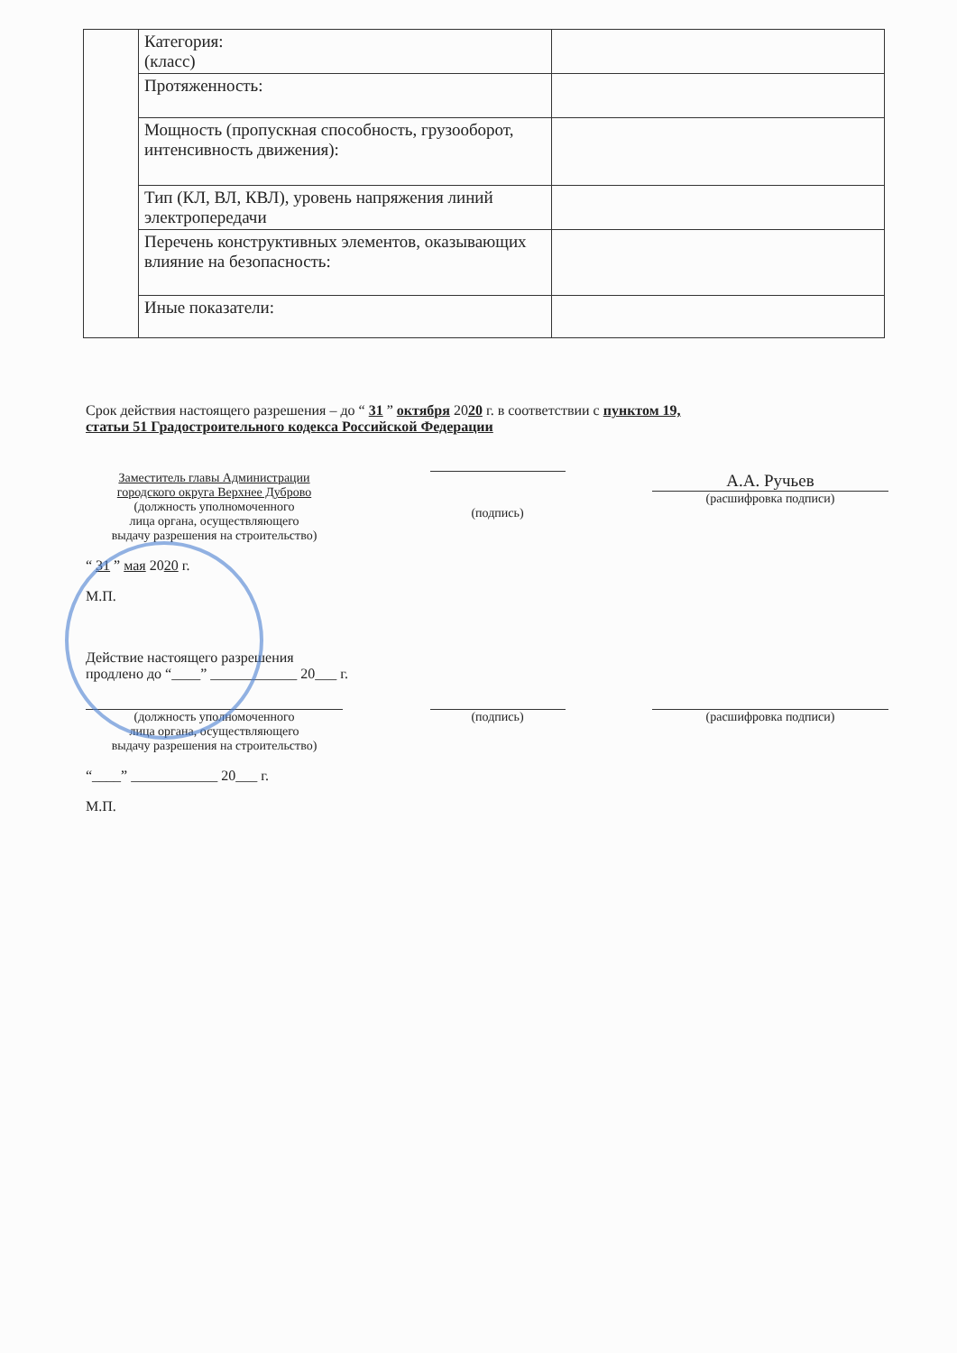| | Категория: (класс) | |
| | Протяженность: | |
| | Мощность (пропускная способность, грузооборот, интенсивность движения): | |
| | Тип (КЛ, ВЛ, КВЛ), уровень напряжения линий электропередачи | |
| | Перечень конструктивных элементов, оказывающих влияние на безопасность: | |
| | Иные показатели: | |
Срок действия настоящего разрешения – до “ 31 ” октября 2020 г. в соответствии с пунктом 19,
статьи 51 Градостроительного кодекса Российской Федерации
Заместитель главы Администрации
городского округа Верхнее Дуброво
(должность уполномоченного
лица органа, осуществляющего
выдачу разрешения на строительство)
(подпись)
А.А. Ручьев
(расшифровка подписи)
“ 31 ” мая 2020 г.
М.П.
Действие настоящего разрешения
продлено до “____” ____________ 20___ г.
(должность уполномоченного
лица органа, осуществляющего
выдачу разрешения на строительство)
(подпись) (расшифровка подписи)
“____” ____________ 20___ г.
М.П.